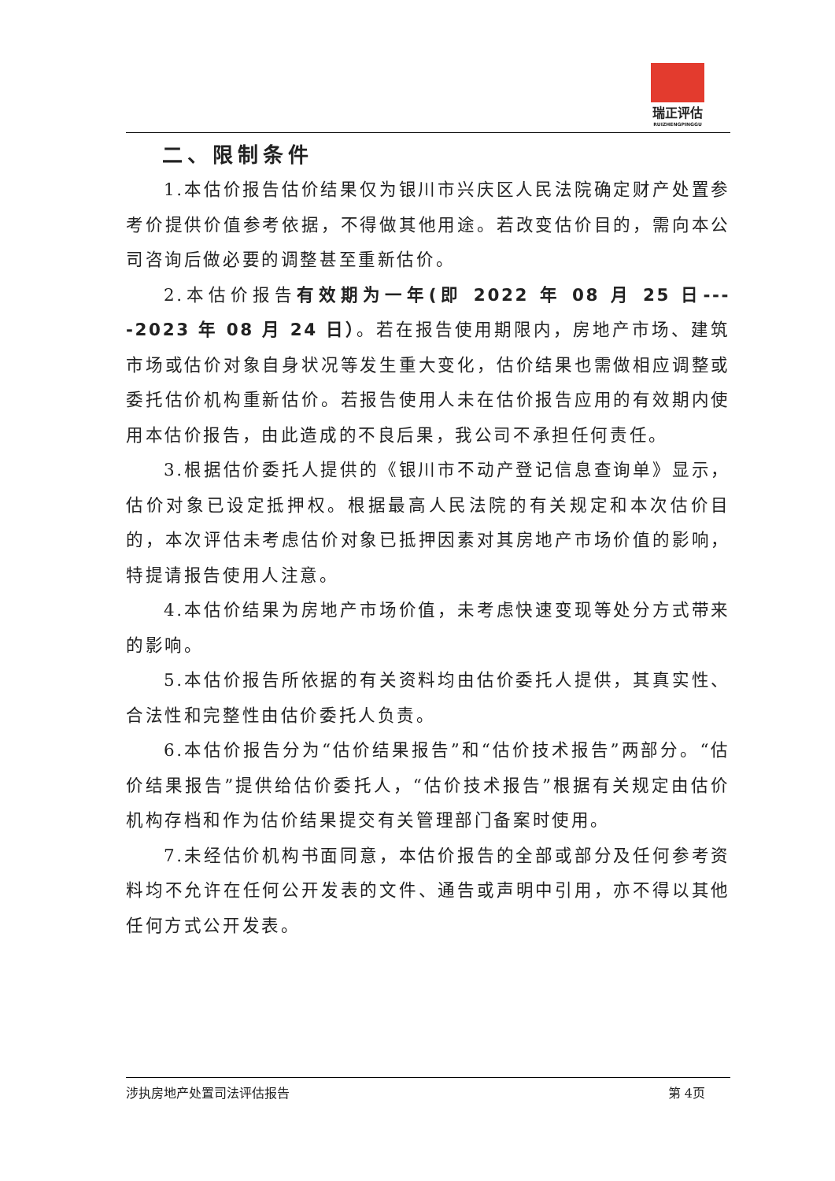瑞正评估
RUIZHENGPINGGU
二、限制条件
1.本估价报告估价结果仅为银川市兴庆区人民法院确定财产处置参考价提供价值参考依据，不得做其他用途。若改变估价目的，需向本公司咨询后做必要的调整甚至重新估价。
2.本估价报告有效期为一年(即 2022 年 08 月 25 日----2023 年 08 月 24 日）。若在报告使用期限内，房地产市场、建筑市场或估价对象自身状况等发生重大变化，估价结果也需做相应调整或委托估价机构重新估价。若报告使用人未在估价报告应用的有效期内使用本估价报告，由此造成的不良后果，我公司不承担任何责任。
3.根据估价委托人提供的《银川市不动产登记信息查询单》显示，估价对象已设定抵押权。根据最高人民法院的有关规定和本次估价目的，本次评估未考虑估价对象已抵押因素对其房地产市场价值的影响，特提请报告使用人注意。
4.本估价结果为房地产市场价值，未考虑快速变现等处分方式带来的影响。
5.本估价报告所依据的有关资料均由估价委托人提供，其真实性、合法性和完整性由估价委托人负责。
6.本估价报告分为“估价结果报告”和“估价技术报告”两部分。“估价结果报告”提供给估价委托人，“估价技术报告”根据有关规定由估价机构存档和作为估价结果提交有关管理部门备案时使用。
7.未经估价机构书面同意，本估价报告的全部或部分及任何参考资料均不允许在任何公开发表的文件、通告或声明中引用，亦不得以其他任何方式公开发表。
涉执房地产处置司法评估报告 第 4页